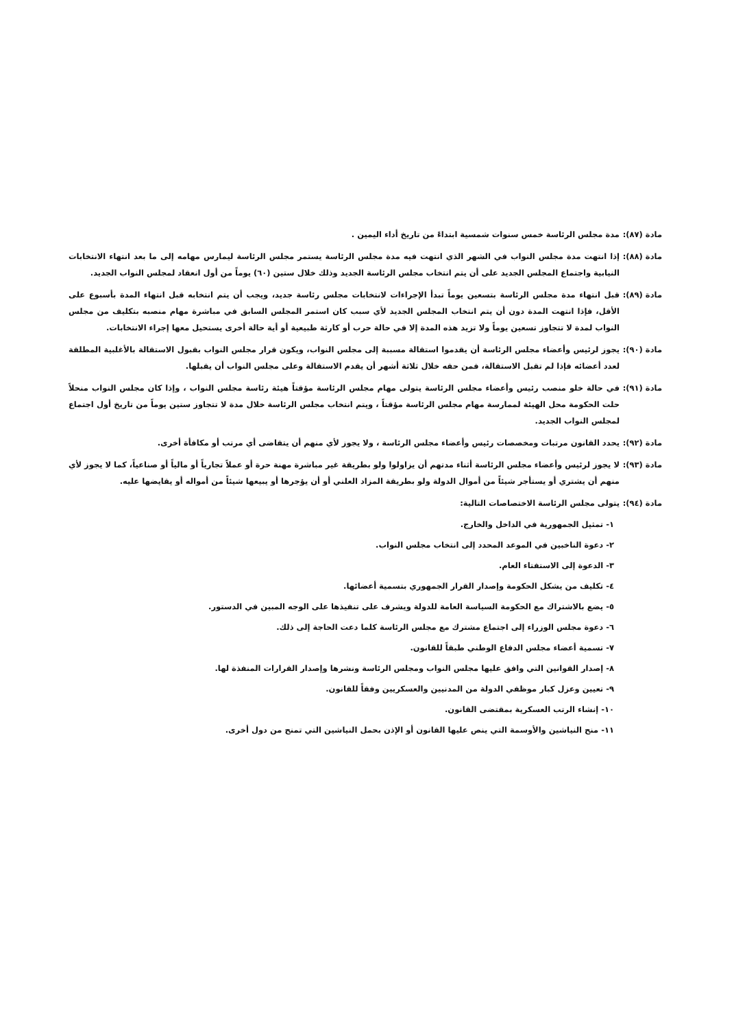مادة (٨٧):
مدة مجلس الرئاسة خمس سنوات شمسية ابتداءً من تاريخ أداء اليمين .
مادة (٨٨):
إذا انتهت مدة مجلس النواب في الشهر الذي انتهت فيه مدة مجلس الرئاسة يستمر مجلس الرئاسة ليمارس مهامه إلى ما بعد انتهاء الانتخابات النيابية واجتماع المجلس الجديد على أن يتم انتخاب مجلس الرئاسة الجديد وذلك خلال ستين (٦٠) يوماً من أول انعقاد لمجلس النواب الجديد.
مادة (٨٩):
قبل انتهاء مدة مجلس الرئاسة بتسعين يوماً تبدأ الإجراءات لانتخابات مجلس رئاسة جديد، ويجب أن يتم انتخابه قبل انتهاء المدة بأسبوع على الأقل، فإذا انتهت المدة دون أن يتم انتخاب المجلس الجديد لأي سبب كان استمر المجلس السابق في مباشرة مهام منصبه بتكليف من مجلس النواب لمدة لا تتجاوز تسعين يوماً ولا تزيد هذه المدة إلا في حالة حرب أو كارثة طبيعية أو أية حالة أخرى يستحيل معها إجراء الانتخابات.
مادة (٩٠):
يجوز لرئيس وأعضاء مجلس الرئاسة أن يقدموا استقالة مسببة إلى مجلس النواب، ويكون قرار مجلس النواب بقبول الاستقالة بالأغلبية المطلقة لعدد أعضائه فإذا لم تقبل الاستقالة، فمن حقه خلال ثلاثة أشهر أن يقدم الاستقالة وعلى مجلس النواب أن يقبلها.
مادة (٩١):
في حالة خلو منصب رئيس وأعضاء مجلس الرئاسة يتولى مهام مجلس الرئاسة مؤقتاً هيئة رئاسة مجلس النواب ، وإذا كان مجلس النواب منحلاً حلت الحكومة محل الهيئة لممارسة مهام مجلس الرئاسة مؤقتاً ، ويتم انتخاب مجلس الرئاسة خلال مدة لا تتجاوز ستين يوماً من تاريخ أول اجتماع لمجلس النواب الجديد.
مادة (٩٢):
يحدد القانون مرتبات ومخصصات رئيس وأعضاء مجلس الرئاسة ، ولا يجوز لأي منهم أن يتقاضى أي مرتب أو مكافأة أخرى.
مادة (٩٣):
لا يجوز لرئيس وأعضاء مجلس الرئاسة أثناء مدتهم أن يزاولوا ولو بطريقة غير مباشرة مهنة حرة أو عملاً تجارياً أو مالياً أو صناعياً، كما لا يجوز لأي منهم أن يشتري أو يستأجر شيئاً من أموال الدولة ولو بطريقة المزاد العلني أو أن يؤجرها أو يبيعها شيئاً من أمواله أو يقايضها عليه.
مادة (٩٤):
يتولى مجلس الرئاسة الاختصاصات التالية:
١- تمثيل الجمهورية في الداخل والخارج.
٢- دعوة الناخبين في الموعد المحدد إلى انتخاب مجلس النواب.
٣- الدعوة إلى الاستفتاء العام.
٤- تكليف من يشكل الحكومة وإصدار القرار الجمهوري بتسمية أعضائها.
٥- يضع بالاشتراك مع الحكومة السياسة العامة للدولة ويشرف على تنفيذها على الوجه المبين في الدستور.
٦- دعوة مجلس الوزراء إلى اجتماع مشترك مع مجلس الرئاسة كلما دعت الحاجة إلى ذلك.
٧- تسمية أعضاء مجلس الدفاع الوطني طبقاً للقانون.
٨- إصدار القوانين التي وافق عليها مجلس النواب ومجلس الرئاسة ونشرها وإصدار القرارات المنفذة لها.
٩- تعيين وعزل كبار موظفي الدولة من المدنيين والعسكريين وفقاً للقانون.
١٠- إنشاء الرتب العسكرية بمقتضى القانون.
١١- منح النياشين والأوسمة التي ينص عليها القانون أو الإذن بحمل النياشين التي تمنح من دول أخرى.